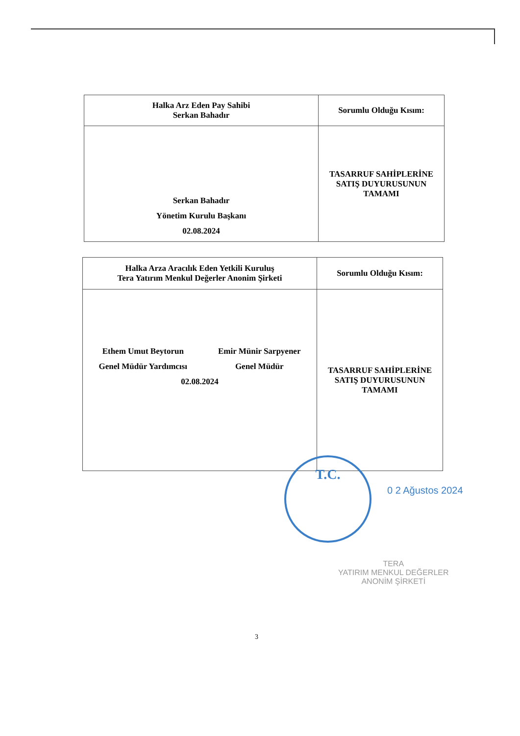| Halka Arz Eden Pay Sahibi Serkan Bahadır | Sorumlu Olduğu Kısım: |
| --- | --- |
| Serkan Bahadır Yönetim Kurulu Başkanı 02.08.2024 | TASARRUF SAHİPLERİNE SATIŞ DUYURUSUNUN TAMAMI |
| Halka Arza Aracılık Eden Yetkili Kuruluş Tera Yatırım Menkul Değerler Anonim Şirketi | Sorumlu Olduğu Kısım: |
| --- | --- |
| Ethem Umut Beytorun Genel Müdür Yardımcısı Emir Münir Sarpyener Genel Müdür 02.08.2024 | TASARRUF SAHİPLERİNE SATIŞ DUYURUSUNUN TAMAMI |
T.C.
0 2 Ağustos 2024
TERA
YATIRIM MENKUL DEĞERLER
ANONİM ŞİRKETİ
3